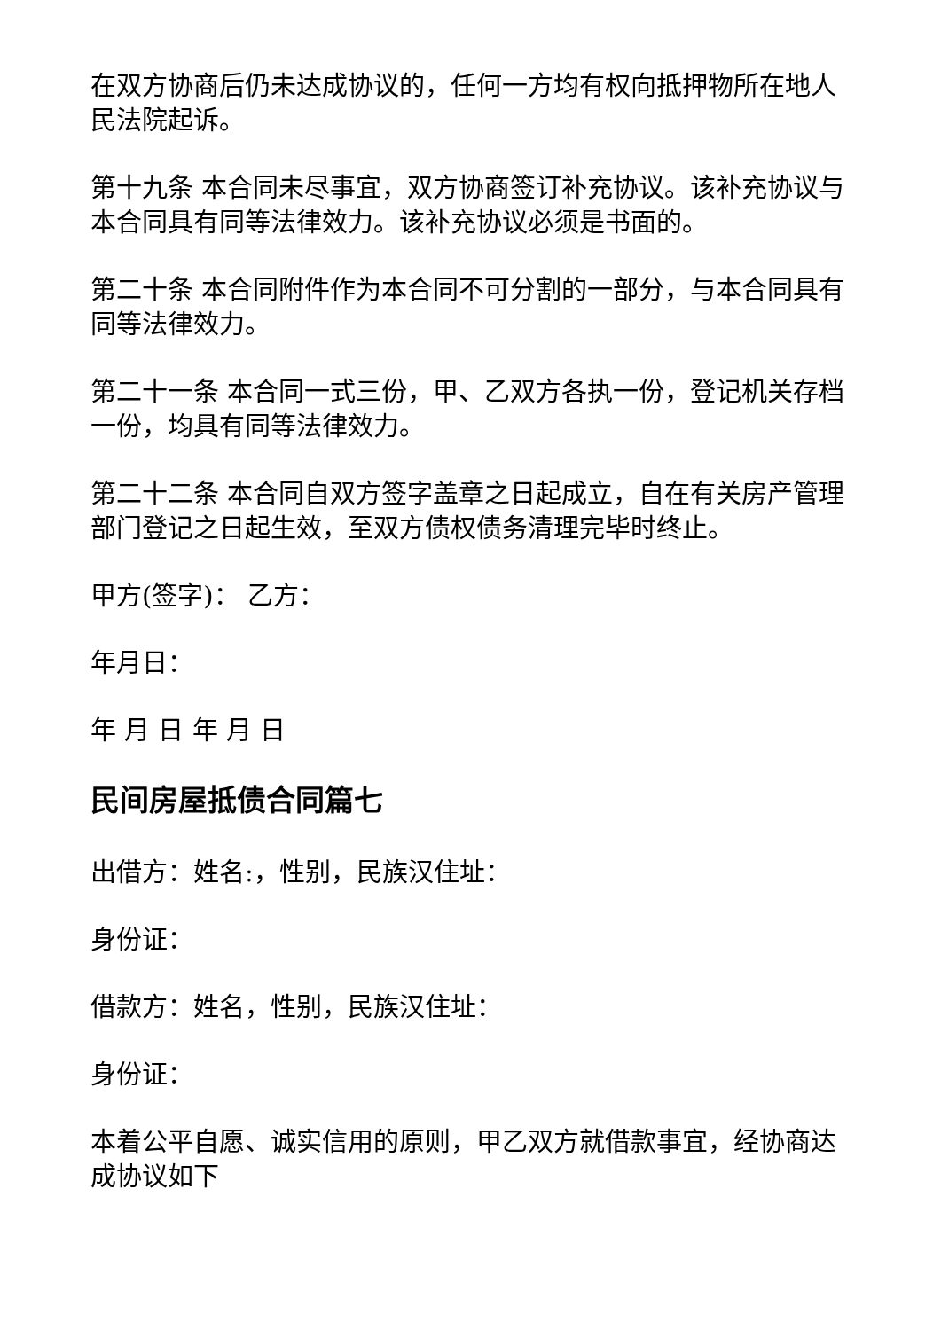在双方协商后仍未达成协议的，任何一方均有权向抵押物所在地人民法院起诉。
第十九条 本合同未尽事宜，双方协商签订补充协议。该补充协议与本合同具有同等法律效力。该补充协议必须是书面的。
第二十条 本合同附件作为本合同不可分割的一部分，与本合同具有同等法律效力。
第二十一条 本合同一式三份，甲、乙双方各执一份，登记机关存档一份，均具有同等法律效力。
第二十二条 本合同自双方签字盖章之日起成立，自在有关房产管理部门登记之日起生效，至双方债权债务清理完毕时终止。
甲方(签字)： 乙方：
年月日：
年 月 日 年 月 日
民间房屋抵债合同篇七
出借方：姓名:，性别，民族汉住址：
身份证：
借款方：姓名，性别，民族汉住址：
身份证：
本着公平自愿、诚实信用的原则，甲乙双方就借款事宜，经协商达成协议如下